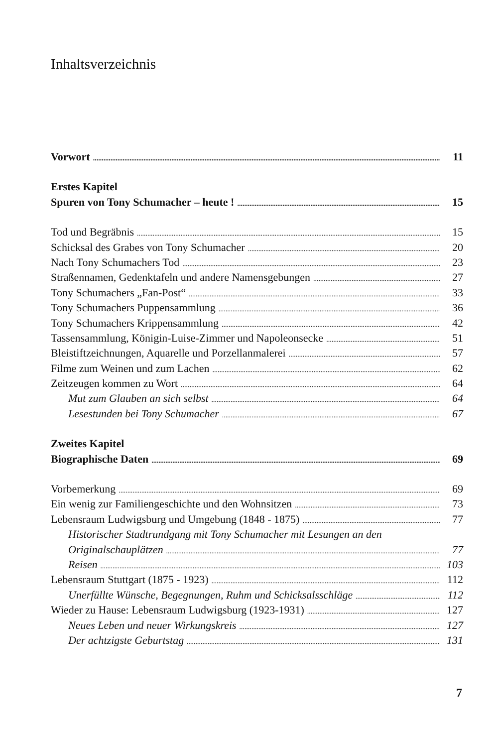Inhaltsverzeichnis
Vorwort 11
Erstes Kapitel
Spuren von Tony Schumacher – heute ! 15
Tod und Begräbnis 15
Schicksal des Grabes von Tony Schumacher 20
Nach Tony Schumachers Tod 23
Straßennamen, Gedenktafeln und andere Namensgebungen 27
Tony Schumachers „Fan-Post“ 33
Tony Schumachers Puppensammlung 36
Tony Schumachers Krippensammlung 42
Tassensammlung, Königin-Luise-Zimmer und Napoleonsecke 51
Bleistiftzeichnungen, Aquarelle und Porzellanmalerei 57
Filme zum Weinen und zum Lachen 62
Zeitzeugen kommen zu Wort 64
Mut zum Glauben an sich selbst 64
Lesestunden bei Tony Schumacher 67
Zweites Kapitel
Biographische Daten 69
Vorbemerkung 69
Ein wenig zur Familiengeschichte und den Wohnsitzen 73
Lebensraum Ludwigsburg und Umgebung (1848 - 1875) 77
Historischer Stadtrundgang mit Tony Schumacher mit Lesungen an den
Originalschauplätzen 77
Reisen 103
Lebensraum Stuttgart (1875 - 1923) 112
Unerfüllte Wünsche, Begegnungen, Ruhm und Schicksalsschläge 112
Wieder zu Hause: Lebensraum Ludwigsburg (1923-1931) 127
Neues Leben und neuer Wirkungskreis 127
Der achtzigste Geburtstag 131
7